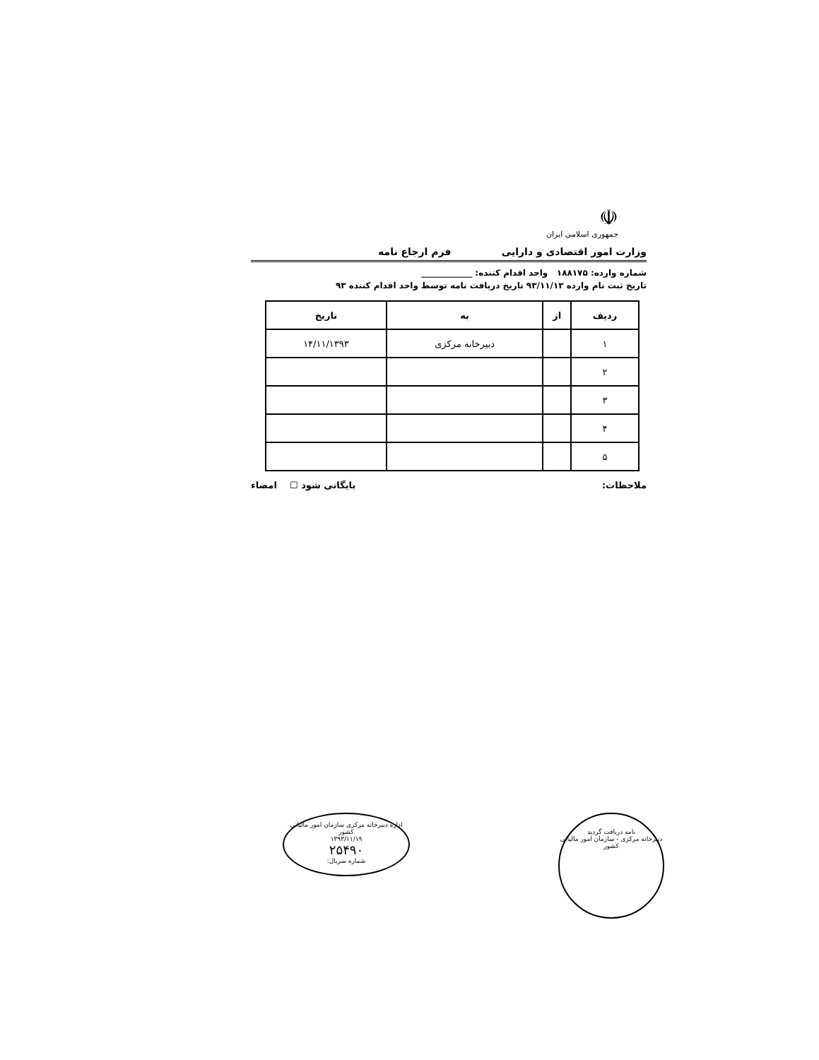☫
جمهوری اسلامی ایران
وزارت امور اقتصادی و دارایی فرم ارجاع نامه
شماره وارده: ۱۸۸۱۷۵ واحد اقدام کننده: ____________
تاریخ ثبت نام وارده ۹۳/۱۱/۱۳ تاریخ دریافت نامه توسط واحد اقدام کننده ۹۳
| ردیف | از | به | تاریخ |
| --- | --- | --- | --- |
| ۱ | | دبیرخانه مرکزی | ۱۴/۱۱/۱۳۹۳ |
| ۲ | | | |
| ۳ | | | |
| ۴ | | | |
| ۵ | | | |
ملاحظات: بایگانی شود ☐ امضاء
نامه دریافت گردید
دبیرخانه مرکزی - سازمان امور مالیاتی کشور
اداره دبیرخانه مرکزی سازمان امور مالیاتی کشور
۱۳۹۳/۱۱/۱۹
۲۵۴۹۰
شماره سریال: